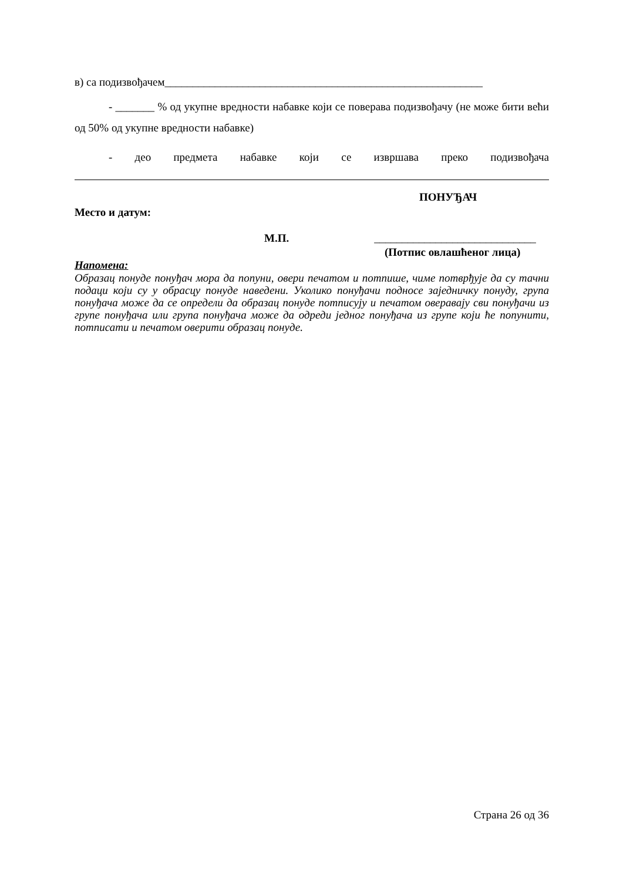в) са подизвођачем_________________________________________________________
- _______ % од укупне вредности набавке који се поверава подизвођачу (не може бити већи од 50% од укупне вредности набавке)
- део предмета набавке који се извршава преко подизвођача
ПОНУЂАЧ
Место и датум:
М.П. _____________________________
(Потпис овлашћеног лица)
Напомена:
Образац понуде понуђач мора да попуни, овери печатом и потпише, чиме потврђује да су тачни подаци који су у обрасцу понуде наведени. Уколико понуђачи подносе заједничку понуду, група понуђача може да се определи да образац понуде потписују и печатом оверавају сви понуђачи из групе понуђача или група понуђача може да одреди једног понуђача из групе који ће попунити, потписати и печатом оверити образац понуде.
Страна 26 од 36